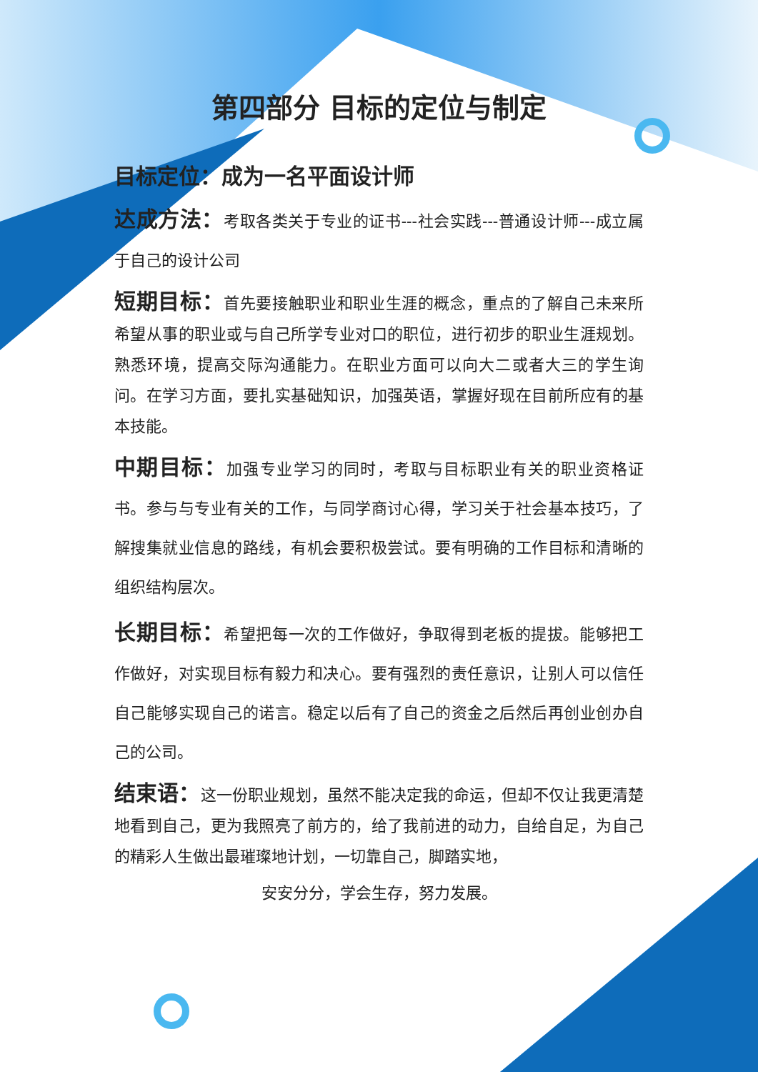第四部分 目标的定位与制定
目标定位：成为一名平面设计师
达成方法：考取各类关于专业的证书---社会实践---普通设计师---成立属于自己的设计公司
短期目标：首先要接触职业和职业生涯的概念，重点的了解自己未来所希望从事的职业或与自己所学专业对口的职位，进行初步的职业生涯规划。熟悉环境，提高交际沟通能力。在职业方面可以向大二或者大三的学生询问。在学习方面，要扎实基础知识，加强英语，掌握好现在目前所应有的基本技能。
中期目标：加强专业学习的同时，考取与目标职业有关的职业资格证书。参与与专业有关的工作，与同学商讨心得，学习关于社会基本技巧，了解搜集就业信息的路线，有机会要积极尝试。要有明确的工作目标和清晰的组织结构层次。
长期目标：希望把每一次的工作做好，争取得到老板的提拔。能够把工作做好，对实现目标有毅力和决心。要有强烈的责任意识，让别人可以信任自己能够实现自己的诺言。稳定以后有了自己的资金之后然后再创业创办自己的公司。
结束语：这一份职业规划，虽然不能决定我的命运，但却不仅让我更清楚地看到自己，更为我照亮了前方的，给了我前进的动力，自给自足，为自己的精彩人生做出最璀璨地计划，一切靠自己，脚踏实地，
安安分分，学会生存，努力发展。